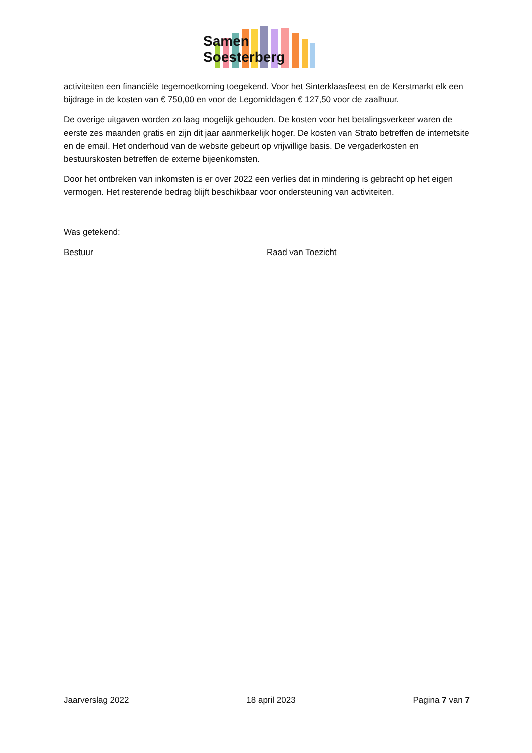Samen Soesterberg
activiteiten een financiële tegemoetkoming toegekend. Voor het Sinterklaasfeest en de Kerstmarkt elk een bijdrage in de kosten van € 750,00 en voor de Legomiddagen € 127,50 voor de zaalhuur.
De overige uitgaven worden zo laag mogelijk gehouden. De kosten voor het betalingsverkeer waren de eerste zes maanden gratis en zijn dit jaar aanmerkelijk hoger. De kosten van Strato betreffen de internetsite en de email. Het onderhoud van de website gebeurt op vrijwillige basis. De vergaderkosten en bestuurskosten betreffen de externe bijeenkomsten.
Door het ontbreken van inkomsten is er over 2022 een verlies dat in mindering is gebracht op het eigen vermogen. Het resterende bedrag blijft beschikbaar voor ondersteuning van activiteiten.
Was getekend:
Bestuur Raad van Toezicht
Jaarverslag 2022 18 april 2023 Pagina 7 van 7